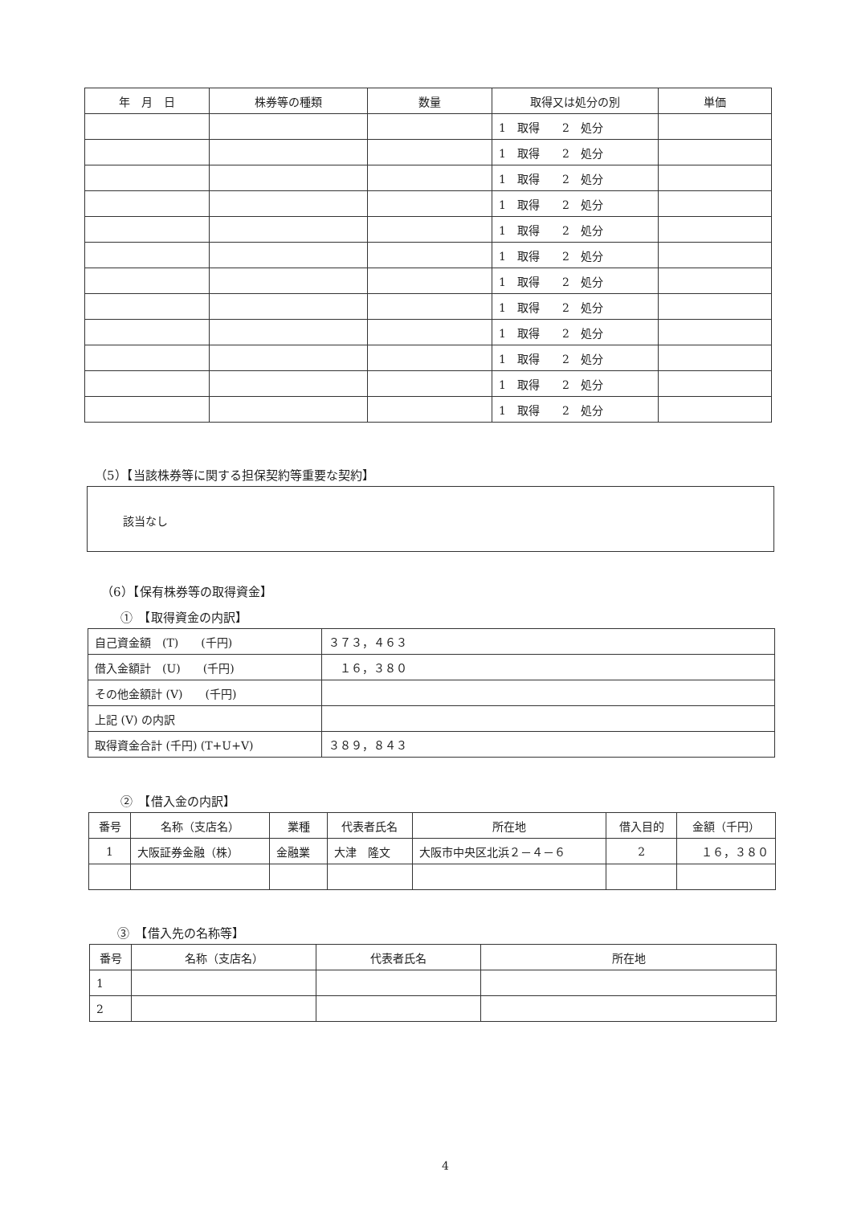| 年 月 日 | 株券等の種類 | 数量 | 取得又は処分の別 | 単価 |
| --- | --- | --- | --- | --- |
| | | | 1 取得 2 処分 | |
| | | | 1 取得 2 処分 | |
| | | | 1 取得 2 処分 | |
| | | | 1 取得 2 処分 | |
| | | | 1 取得 2 処分 | |
| | | | 1 取得 2 処分 | |
| | | | 1 取得 2 処分 | |
| | | | 1 取得 2 処分 | |
| | | | 1 取得 2 処分 | |
| | | | 1 取得 2 処分 | |
| | | | 1 取得 2 処分 | |
| | | | 1 取得 2 処分 | |
（5）【当該株券等に関する担保契約等重要な契約】
該当なし
（6）【保有株券等の取得資金】
①　【取得資金の内訳】
| 自己資金額 (T) (千円) | ３７３，４６３ |
| 借入金額計 (U) (千円) | １６，３８０ |
| その他金額計 (V) (千円) | |
| 上記 (V) の内訳 | |
| 取得資金合計 (千円) (T+U+V) | ３８９，８４３ |
②　【借入金の内訳】
| 番号 | 名称（支店名） | 業種 | 代表者氏名 | 所在地 | 借入目的 | 金額（千円） |
| --- | --- | --- | --- | --- | --- | --- |
| 1 | 大阪証券金融（株） | 金融業 | 大津 隆文 | 大阪市中央区北浜２－４－６ | 2 | １６，３８０ |
③　【借入先の名称等】
| 番号 | 名称（支店名） | 代表者氏名 | 所在地 |
| --- | --- | --- | --- |
| 1 | | | |
| 2 | | | |
4